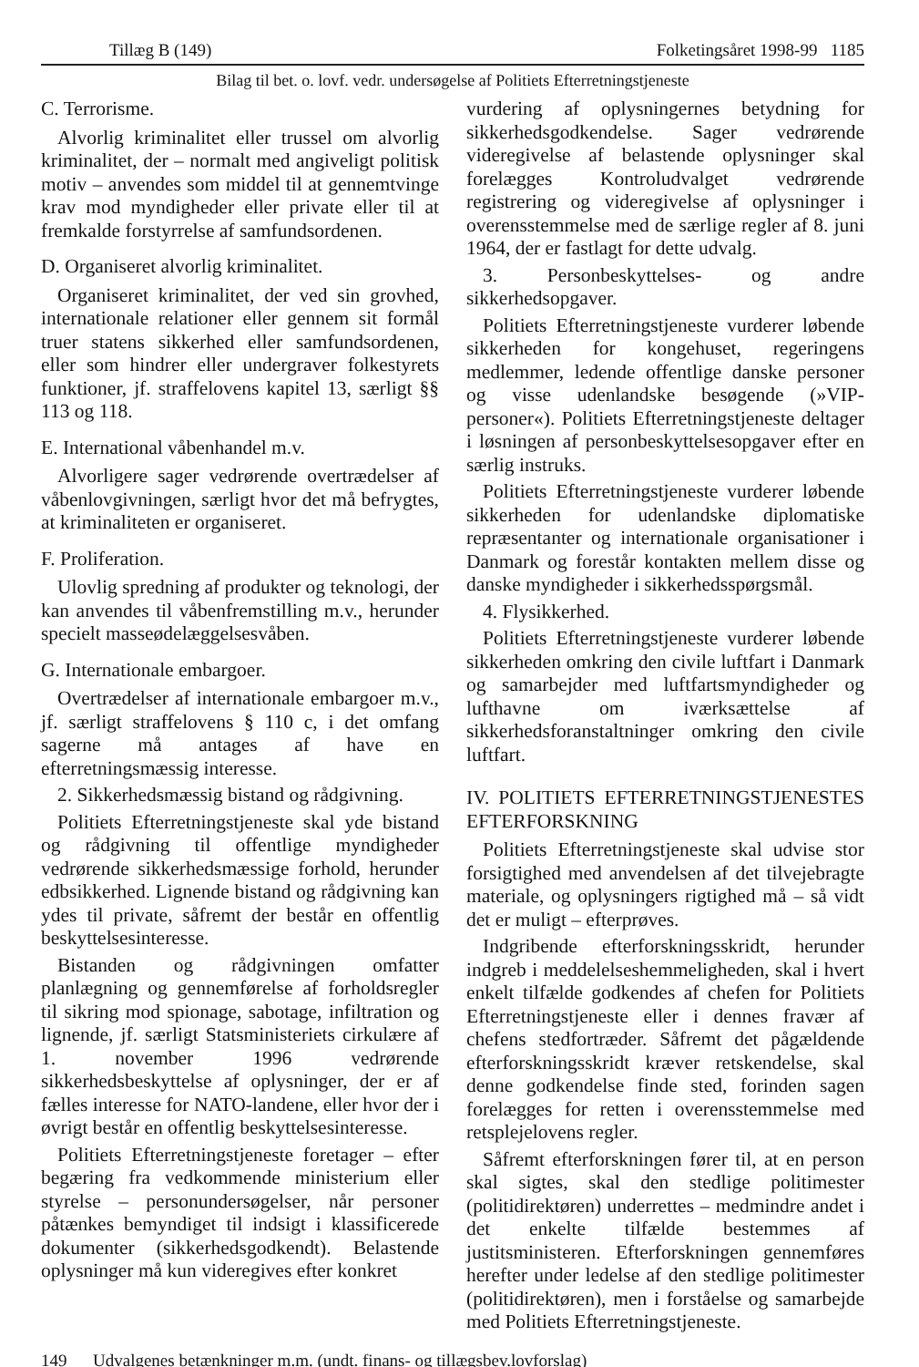Tillæg B (149) Folketingsåret 1998-99 1185
Bilag til bet. o. lovf. vedr. undersøgelse af Politiets Efterretningstjeneste
C. Terrorisme.
Alvorlig kriminalitet eller trussel om alvorlig kriminalitet, der – normalt med angiveligt politisk motiv – anvendes som middel til at gennemtvinge krav mod myndigheder eller private eller til at fremkalde forstyrrelse af samfundsordenen.
D. Organiseret alvorlig kriminalitet.
Organiseret kriminalitet, der ved sin grovhed, internationale relationer eller gennem sit formål truer statens sikkerhed eller samfundsordenen, eller som hindrer eller undergraver folkestyrets funktioner, jf. straffelovens kapitel 13, særligt §§ 113 og 118.
E. International våbenhandel m.v.
Alvorligere sager vedrørende overtrædelser af våbenlovgivningen, særligt hvor det må befrygtes, at kriminaliteten er organiseret.
F. Proliferation.
Ulovlig spredning af produkter og teknologi, der kan anvendes til våbenfremstilling m.v., herunder specielt masseødelæggelsesvåben.
G. Internationale embargoer.
Overtrædelser af internationale embargoer m.v., jf. særligt straffelovens § 110 c, i det omfang sagerne må antages af have en efterretningsmæssig interesse.
2. Sikkerhedsmæssig bistand og rådgivning.
Politiets Efterretningstjeneste skal yde bistand og rådgivning til offentlige myndigheder vedrørende sikkerhedsmæssige forhold, herunder edbsikkerhed. Lignende bistand og rådgivning kan ydes til private, såfremt der består en offentlig beskyttelsesinteresse.
Bistanden og rådgivningen omfatter planlægning og gennemførelse af forholdsregler til sikring mod spionage, sabotage, infiltration og lignende, jf. særligt Statsministeriets cirkulære af 1. november 1996 vedrørende sikkerhedsbeskyttelse af oplysninger, der er af fælles interesse for NATO-landene, eller hvor der i øvrigt består en offentlig beskyttelsesinteresse.
Politiets Efterretningstjeneste foretager – efter begæring fra vedkommende ministerium eller styrelse – personundersøgelser, når personer påtænkes bemyndiget til indsigt i klassificerede dokumenter (sikkerhedsgodkendt). Belastende oplysninger må kun videregives efter konkret
vurdering af oplysningernes betydning for sikkerhedsgodkendelse. Sager vedrørende videregivelse af belastende oplysninger skal forelægges Kontroludvalget vedrørende registrering og videregivelse af oplysninger i overensstemmelse med de særlige regler af 8. juni 1964, der er fastlagt for dette udvalg.
3. Personbeskyttelses- og andre sikkerhedsopgaver.
Politiets Efterretningstjeneste vurderer løbende sikkerheden for kongehuset, regeringens medlemmer, ledende offentlige danske personer og visse udenlandske besøgende (»VIP-personer«). Politiets Efterretningstjeneste deltager i løsningen af personbeskyttelsesopgaver efter en særlig instruks.
Politiets Efterretningstjeneste vurderer løbende sikkerheden for udenlandske diplomatiske repræsentanter og internationale organisationer i Danmark og forestår kontakten mellem disse og danske myndigheder i sikkerhedsspørgsmål.
4. Flysikkerhed.
Politiets Efterretningstjeneste vurderer løbende sikkerheden omkring den civile luftfart i Danmark og samarbejder med luftfartsmyndigheder og lufthavne om iværksættelse af sikkerhedsforanstaltninger omkring den civile luftfart.
IV. POLITIETS EFTERRETNINGSTJENESTES EFTERFORSKNING
Politiets Efterretningstjeneste skal udvise stor forsigtighed med anvendelsen af det tilvejebragte materiale, og oplysningers rigtighed må – så vidt det er muligt – efterprøves.
Indgribende efterforskningsskridt, herunder indgreb i meddelelseshemmeligheden, skal i hvert enkelt tilfælde godkendes af chefen for Politiets Efterretningstjeneste eller i dennes fravær af chefens stedfortræder. Såfremt det pågældende efterforskningsskridt kræver retskendelse, skal denne godkendelse finde sted, forinden sagen forelægges for retten i overensstemmelse med retsplejelovens regler.
Såfremt efterforskningen fører til, at en person skal sigtes, skal den stedlige politimester (politidirektøren) underrettes – medmindre andet i det enkelte tilfælde bestemmes af justitsministeren. Efterforskningen gennemføres herefter under ledelse af den stedlige politimester (politidirektøren), men i forståelse og samarbejde med Politiets Efterretningstjeneste.
149 Udvalgenes betænkninger m.m. (undt. finans- og tillægsbev.lovforslag)